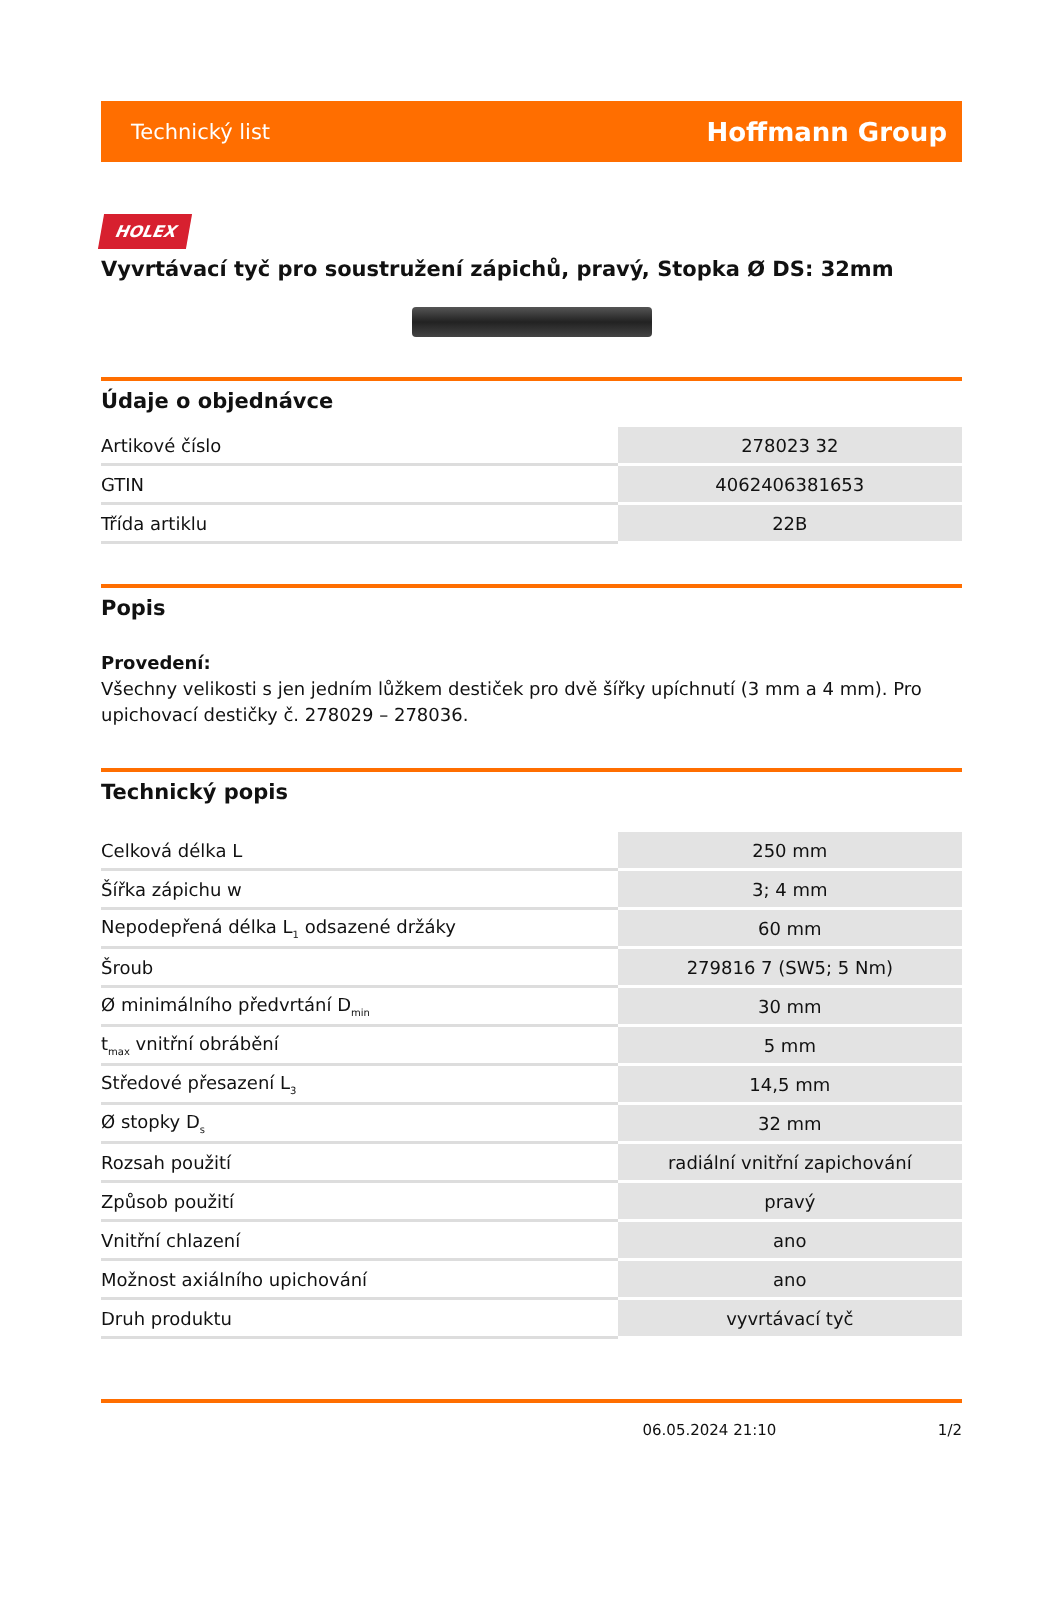Technický list Hoffmann Group
HOLEX
Vyvrtávací tyč pro soustružení zápichů, pravý, Stopka Ø DS: 32mm
Údaje o objednávce
| Artikové číslo | 278023 32 |
| GTIN | 4062406381653 |
| Třída artiklu | 22B |
Popis
Provedení:
Všechny velikosti s jen jedním lůžkem destiček pro dvě šířky upíchnutí (3 mm a 4 mm). Pro upichovací destičky č. 278029 – 278036.
Technický popis
| Celková délka L | 250 mm |
| Šířka zápichu w | 3; 4 mm |
| Nepodepřená délka L<sub>1</sub> odsazené držáky | 60 mm |
| Šroub | 279816 7 (SW5; 5 Nm) |
| Ø minimálního předvrtání D<sub>min</sub> | 30 mm |
| t<sub>max</sub> vnitřní obrábění | 5 mm |
| Středové přesazení L<sub>3</sub> | 14,5 mm |
| Ø stopky D<sub>s</sub> | 32 mm |
| Rozsah použití | radiální vnitřní zapichování |
| Způsob použití | pravý |
| Vnitřní chlazení | ano |
| Možnost axiálního upichování | ano |
| Druh produktu | vyvrtávací tyč |
06.05.2024 21:10 1/2